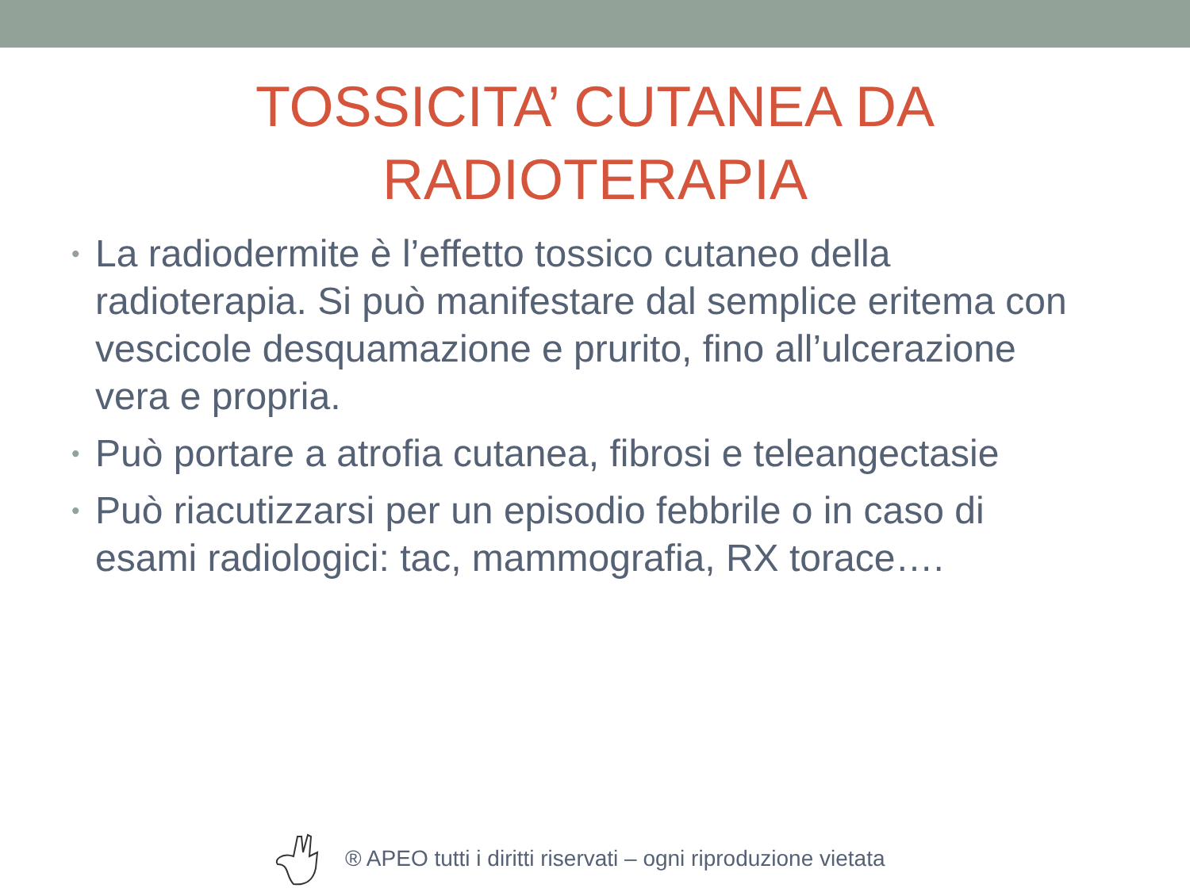TOSSICITA’ CUTANEA DA
RADIOTERAPIA
• La radiodermite è l’effetto tossico cutaneo della radioterapia. Si può manifestare dal semplice eritema con vescicole desquamazione e prurito, fino all’ulcerazione vera e propria.
• Può portare a atrofia cutanea, fibrosi e teleangectasie
• Può riacutizzarsi per un episodio febbrile o in caso di esami radiologici: tac, mammografia, RX torace….
® APEO tutti i diritti riservati – ogni riproduzione vietata